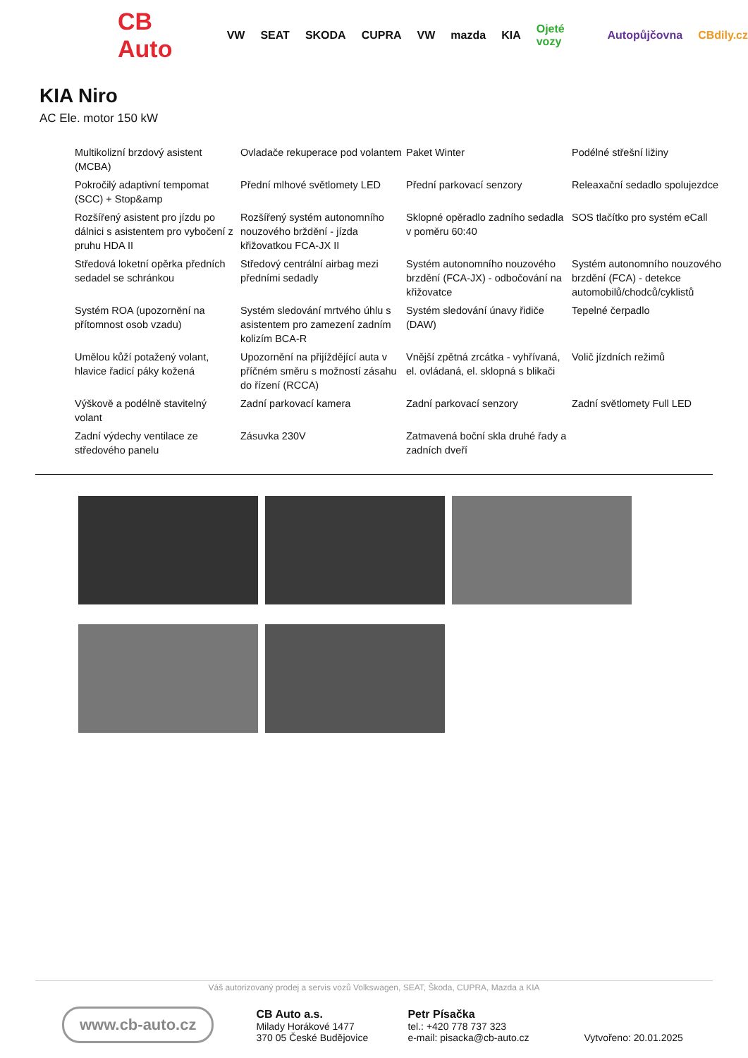CB Auto VW SEAT SKODA CUPRA VW mazda KIA Ojeté vozy Autopůjčovna CBdily.cz
KIA Niro
AC Ele. motor 150 kW
| Multikolizní brzdový asistent (MCBA) | Ovladače rekuperace pod volantem | Paket Winter | Podélné střešní ližiny |
| Pokročilý adaptivní tempomat (SCC) + Stop&amp | Přední mlhové světlomety LED | Přední parkovací senzory | Releaxační sedadlo spolujezdce |
| Rozšířený asistent pro jízdu po dálnici s asistentem pro vybočení z pruhu HDA II | Rozšířený systém autonomního nouzového brždění - jízda křižovatkou FCA-JX II | Sklopné opěradlo zadního sedadla v poměru 60:40 | SOS tlačítko pro systém eCall |
| Středová loketní opěrka předních sedadel se schránkou | Středový centrální airbag mezi předními sedadly | Systém autonomního nouzového brzdění (FCA-JX) - odbočování na křižovatce | Systém autonomního nouzového brzdění (FCA) - detekce automobilů/chodců/cyklistů |
| Systém ROA (upozornění na přítomnost osob vzadu) | Systém sledování mrtvého úhlu s asistentem pro zamezení zadním kolizím BCA-R | Systém sledování únavy řidiče (DAW) | Tepelné čerpadlo |
| Umělou kůží potažený volant, hlavice řadicí páky kožená | Upozornění na přijíždějící auta v příčném směru s možností zásahu do řízení (RCCA) | Vnější zpětná zrcátka - vyhřívaná, el. ovládaná, el. sklopná s blikači | Volič jízdních režimů |
| Výškově a podélně stavitelný volant | Zadní parkovací kamera | Zadní parkovací senzory | Zadní světlomety Full LED |
| Zadní výdechy ventilace ze středového panelu | Zásuvka 230V | Zatmavená boční skla druhé řady a zadních dveří | |
Váš autorizovaný prodej a servis vozů Volkswagen, SEAT, Škoda, CUPRA, Mazda a KIA
www.cb-auto.cz
CB Auto a.s.
Milady Horákové 1477
370 05 České Budějovice
Petr Písačka
tel.: +420 778 737 323
e-mail: pisacka@cb-auto.cz
Vytvořeno: 20.01.2025